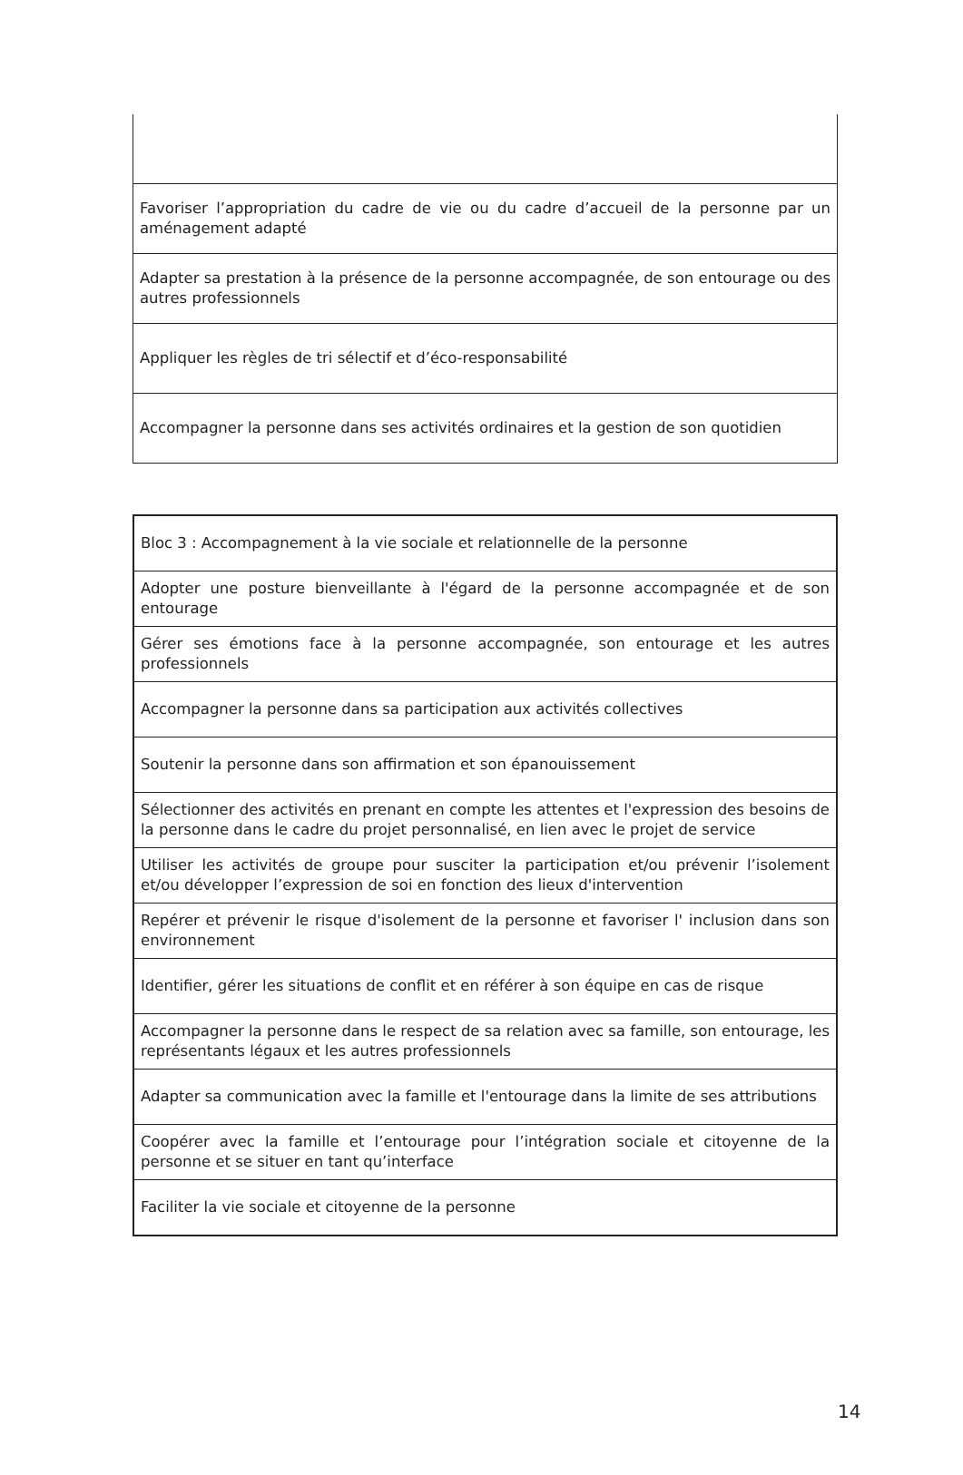| Favoriser l’appropriation du cadre de vie ou du cadre d’accueil de la personne par un aménagement adapté |
| Adapter sa prestation à la présence de la personne accompagnée, de son entourage ou des autres professionnels |
| Appliquer les règles de tri sélectif et d’éco-responsabilité |
| Accompagner la personne dans ses activités ordinaires et la gestion de son quotidien |
| Bloc 3 : Accompagnement à la vie sociale et relationnelle de la personne |
| Adopter une posture bienveillante à l'égard de la personne accompagnée et de son entourage |
| Gérer ses émotions face à la personne accompagnée, son entourage et les autres professionnels |
| Accompagner la personne dans sa participation aux activités collectives |
| Soutenir la personne dans son affirmation et son épanouissement |
| Sélectionner des activités en prenant en compte les attentes et l'expression des besoins de la personne dans le cadre du projet personnalisé, en lien avec le projet de service |
| Utiliser les activités de groupe pour susciter la participation et/ou prévenir l’isolement et/ou développer l’expression de soi en fonction des lieux d'intervention |
| Repérer et prévenir le risque d'isolement de la personne et favoriser l' inclusion dans son environnement |
| Identifier, gérer les situations de conflit et en référer à son équipe en cas de risque |
| Accompagner la personne dans le respect de sa relation avec sa famille, son entourage, les représentants légaux et les autres professionnels |
| Adapter sa communication avec la famille et l'entourage dans la limite de ses attributions |
| Coopérer avec la famille et l’entourage pour l’intégration sociale et citoyenne de la personne et se situer en tant qu’interface |
| Faciliter la vie sociale et citoyenne de la personne |
14